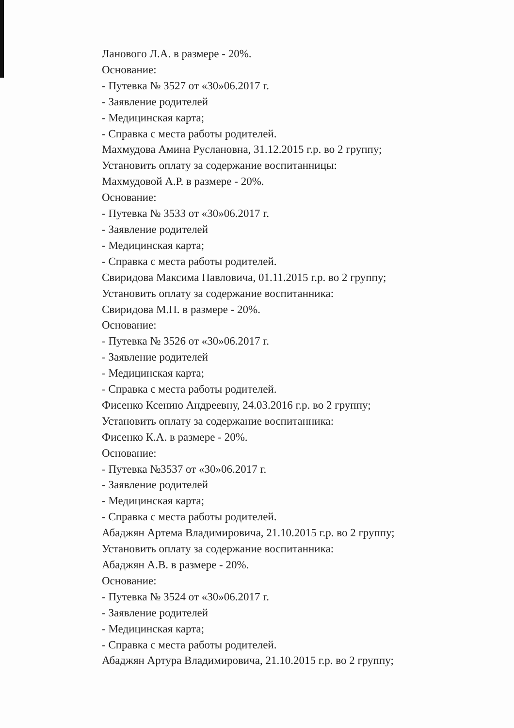Лановогo Л.А. в размере - 20%.
Основание:
- Путевка № 3527 от «30»06.2017 г.
- Заявление родителей
- Медицинская карта;
- Справка с места работы родителей.
Махмудова Амина Руслановна, 31.12.2015 г.р. во 2 группу;
Установить оплату за содержание воспитанницы:
Махмудовой А.Р. в размере - 20%.
Основание:
- Путевка № 3533 от «30»06.2017 г.
- Заявление родителей
- Медицинская карта;
- Справка с места работы родителей.
Свиридова Максима Павловича, 01.11.2015 г.р. во 2 группу;
Установить оплату за содержание воспитанника:
Свиридова М.П. в размере - 20%.
Основание:
- Путевка № 3526 от «30»06.2017 г.
- Заявление родителей
- Медицинская карта;
- Справка с места работы родителей.
Фисенко Ксению Андреевну, 24.03.2016 г.р. во 2 группу;
Установить оплату за содержание воспитанника:
Фисенко К.А. в размере - 20%.
Основание:
- Путевка №3537 от «30»06.2017 г.
- Заявление родителей
- Медицинская карта;
- Справка с места работы родителей.
Абаджян Артема Владимировича, 21.10.2015 г.р. во 2 группу;
Установить оплату за содержание воспитанника:
Абаджян А.В. в размере - 20%.
Основание:
- Путевка № 3524 от «30»06.2017 г.
- Заявление родителей
- Медицинская карта;
- Справка с места работы родителей.
Абаджян Артура Владимировича, 21.10.2015 г.р. во 2 группу;